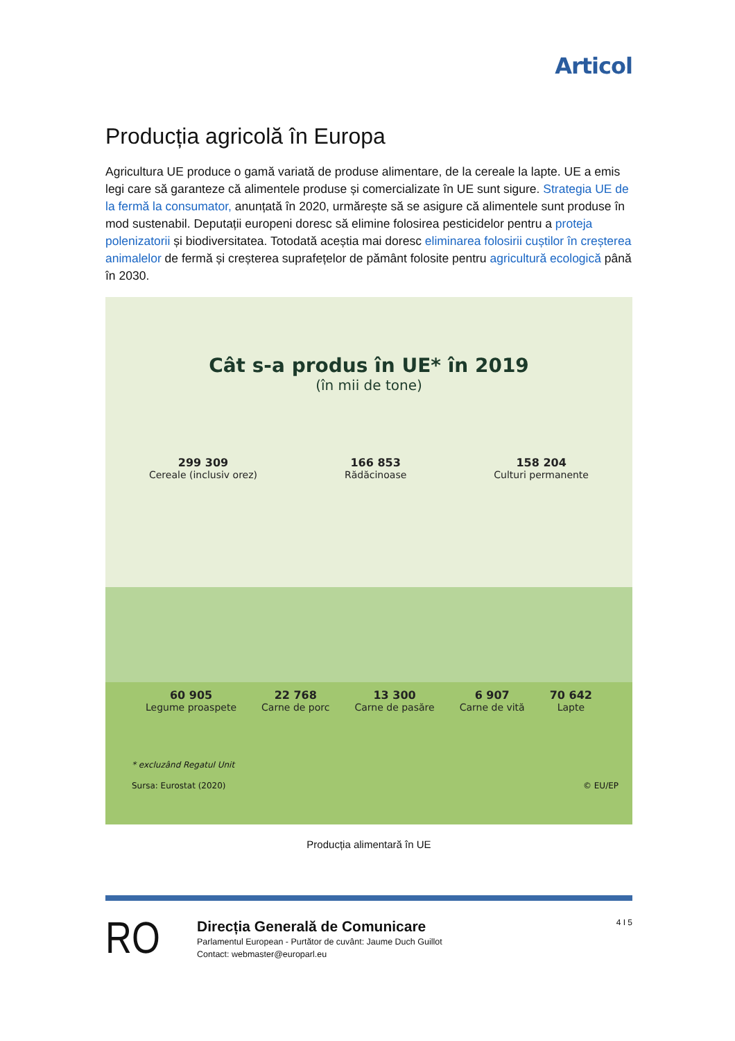Articol
Producția agricolă în Europa
Agricultura UE produce o gamă variată de produse alimentare, de la cereale la lapte. UE a emis legi care să garanteze că alimentele produse și comercializate în UE sunt sigure. Strategia UE de la fermă la consumator, anunțată în 2020, urmărește să se asigure că alimentele sunt produse în mod sustenabil. Deputații europeni doresc să elimine folosirea pesticidelor pentru a proteja polenizatorii și biodiversitatea. Totodată aceștia mai doresc eliminarea folosirii cuștilor în creșterea animalelor de fermă și creșterea suprafețelor de pământ folosite pentru agricultură ecologică până în 2030.
Cât s-a produs în UE* în 2019
(în mii de tone)
299 309
Cereale (inclusiv orez)
166 853
Rădăcinoase
158 204
Culturi permanente
60 905
Legume proaspete
22 768
Carne de porc
13 300
Carne de pasăre
6 907
Carne de vită
70 642
Lapte
* excluzând Regatul Unit
Sursa: Eurostat (2020) © EU/EP
Producția alimentară în UE
RO
Direcția Generală de Comunicare
Parlamentul European - Purtător de cuvânt: Jaume Duch Guillot
Contact: webmaster@europarl.eu
4 I 5